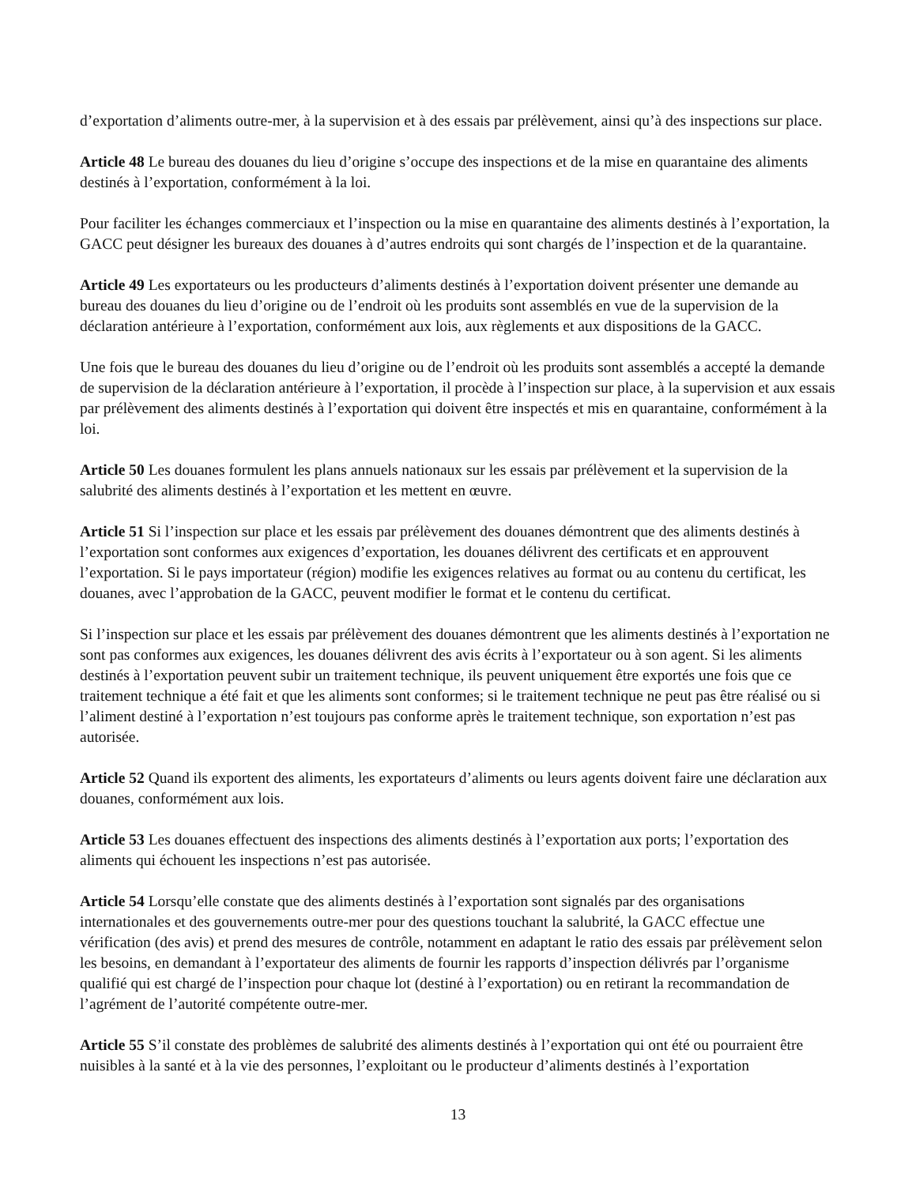d’exportation d’aliments outre-mer, à la supervision et à des essais par prélèvement, ainsi qu’à des inspections sur place.
Article 48 Le bureau des douanes du lieu d’origine s’occupe des inspections et de la mise en quarantaine des aliments destinés à l’exportation, conformément à la loi.
Pour faciliter les échanges commerciaux et l’inspection ou la mise en quarantaine des aliments destinés à l’exportation, la GACC peut désigner les bureaux des douanes à d’autres endroits qui sont chargés de l’inspection et de la quarantaine.
Article 49 Les exportateurs ou les producteurs d’aliments destinés à l’exportation doivent présenter une demande au bureau des douanes du lieu d’origine ou de l’endroit où les produits sont assemblés en vue de la supervision de la déclaration antérieure à l’exportation, conformément aux lois, aux règlements et aux dispositions de la GACC.
Une fois que le bureau des douanes du lieu d’origine ou de l’endroit où les produits sont assemblés a accepté la demande de supervision de la déclaration antérieure à l’exportation, il procède à l’inspection sur place, à la supervision et aux essais par prélèvement des aliments destinés à l’exportation qui doivent être inspectés et mis en quarantaine, conformément à la loi.
Article 50 Les douanes formulent les plans annuels nationaux sur les essais par prélèvement et la supervision de la salubrité des aliments destinés à l’exportation et les mettent en œuvre.
Article 51 Si l’inspection sur place et les essais par prélèvement des douanes démontrent que des aliments destinés à l’exportation sont conformes aux exigences d’exportation, les douanes délivrent des certificats et en approuvent l’exportation. Si le pays importateur (région) modifie les exigences relatives au format ou au contenu du certificat, les douanes, avec l’approbation de la GACC, peuvent modifier le format et le contenu du certificat.
Si l’inspection sur place et les essais par prélèvement des douanes démontrent que les aliments destinés à l’exportation ne sont pas conformes aux exigences, les douanes délivrent des avis écrits à l’exportateur ou à son agent. Si les aliments destinés à l’exportation peuvent subir un traitement technique, ils peuvent uniquement être exportés une fois que ce traitement technique a été fait et que les aliments sont conformes; si le traitement technique ne peut pas être réalisé ou si l’aliment destiné à l’exportation n’est toujours pas conforme après le traitement technique, son exportation n’est pas autorisée.
Article 52 Quand ils exportent des aliments, les exportateurs d’aliments ou leurs agents doivent faire une déclaration aux douanes, conformément aux lois.
Article 53 Les douanes effectuent des inspections des aliments destinés à l’exportation aux ports; l’exportation des aliments qui échouent les inspections n’est pas autorisée.
Article 54 Lorsqu’elle constate que des aliments destinés à l’exportation sont signalés par des organisations internationales et des gouvernements outre-mer pour des questions touchant la salubrité, la GACC effectue une vérification (des avis) et prend des mesures de contrôle, notamment en adaptant le ratio des essais par prélèvement selon les besoins, en demandant à l’exportateur des aliments de fournir les rapports d’inspection délivrés par l’organisme qualifié qui est chargé de l’inspection pour chaque lot (destiné à l’exportation) ou en retirant la recommandation de l’agrément de l’autorité compétente outre-mer.
Article 55 S’il constate des problèmes de salubrité des aliments destinés à l’exportation qui ont été ou pourraient être nuisibles à la santé et à la vie des personnes, l’exploitant ou le producteur d’aliments destinés à l’exportation
13